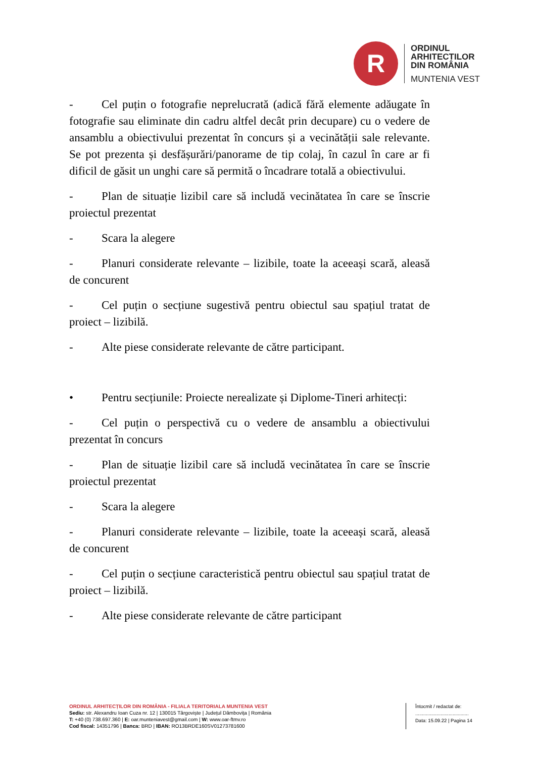R
ORDINUL
ARHITECTILOR
DIN ROMÂNIA
MUNTENIA VEST
- Cel puțin o fotografie neprelucrată (adică fără elemente adăugate în fotografie sau eliminate din cadru altfel decât prin decupare) cu o vedere de ansamblu a obiectivului prezentat în concurs și a vecinătății sale relevante. Se pot prezenta și desfășurări/panorame de tip colaj, în cazul în care ar fi dificil de găsit un unghi care să permită o încadrare totală a obiectivului.
- Plan de situație lizibil care să includă vecinătatea în care se înscrie proiectul prezentat
- Scara la alegere
- Planuri considerate relevante – lizibile, toate la aceeași scară, aleasă de concurent
- Cel puțin o secțiune sugestivă pentru obiectul sau spațiul tratat de proiect – lizibilă.
- Alte piese considerate relevante de către participant.
• Pentru secțiunile: Proiecte nerealizate și Diplome-Tineri arhitecți:
- Cel puțin o perspectivă cu o vedere de ansamblu a obiectivului prezentat în concurs
- Plan de situație lizibil care să includă vecinătatea în care se înscrie proiectul prezentat
- Scara la alegere
- Planuri considerate relevante – lizibile, toate la aceeași scară, aleasă de concurent
- Cel puțin o secțiune caracteristică pentru obiectul sau spațiul tratat de proiect – lizibilă.
- Alte piese considerate relevante de către participant
ORDINUL ARHITECȚILOR DIN ROMÂNIA - FILIALA TERITORIALA MUNTENIA VEST
Sediu: str. Alexandru Ioan Cuza nr. 12 | 130015 Târgoviște | Județul Dâmbovița | România
T: +40 (0) 738.697.360 | E: oar.munteniavest@gmail.com | W: www.oar-ftmv.ro
Cod fiscal: 14351796 | Banca: BRD | IBAN: RO13BRDE160SV01273781600
Întocmit / redactat de:
........................................
Data: 15.09.22 | Pagina 14